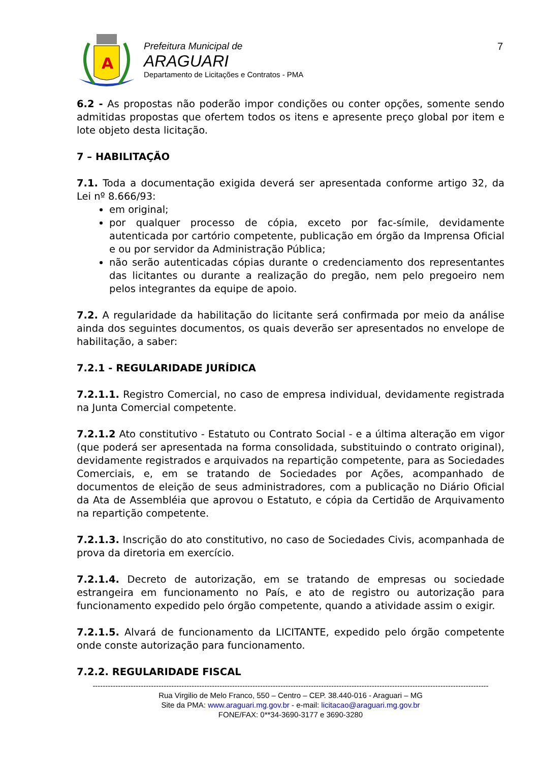A
Prefeitura Municipal de
ARAGUARI
Departamento de Licitações e Contratos - PMA
7
6.2 - As propostas não poderão impor condições ou conter opções, somente sendo admitidas propostas que ofertem todos os itens e apresente preço global por item e lote objeto desta licitação.
7 – HABILITAÇÃO
7.1. Toda a documentação exigida deverá ser apresentada conforme artigo 32, da Lei nº 8.666/93:
em original;
por qualquer processo de cópia, exceto por fac-símile, devidamente autenticada por cartório competente, publicação em órgão da Imprensa Oficial e ou por servidor da Administração Pública;
não serão autenticadas cópias durante o credenciamento dos representantes das licitantes ou durante a realização do pregão, nem pelo pregoeiro nem pelos integrantes da equipe de apoio.
7.2. A regularidade da habilitação do licitante será confirmada por meio da análise ainda dos seguintes documentos, os quais deverão ser apresentados no envelope de habilitação, a saber:
7.2.1 - REGULARIDADE JURÍDICA
7.2.1.1. Registro Comercial, no caso de empresa individual, devidamente registrada na Junta Comercial competente.
7.2.1.2 Ato constitutivo - Estatuto ou Contrato Social - e a última alteração em vigor (que poderá ser apresentada na forma consolidada, substituindo o contrato original), devidamente registrados e arquivados na repartição competente, para as Sociedades Comerciais, e, em se tratando de Sociedades por Ações, acompanhado de documentos de eleição de seus administradores, com a publicação no Diário Oficial da Ata de Assembléia que aprovou o Estatuto, e cópia da Certidão de Arquivamento na repartição competente.
7.2.1.3. Inscrição do ato constitutivo, no caso de Sociedades Civis, acompanhada de prova da diretoria em exercício.
7.2.1.4. Decreto de autorização, em se tratando de empresas ou sociedade estrangeira em funcionamento no País, e ato de registro ou autorização para funcionamento expedido pelo órgão competente, quando a atividade assim o exigir.
7.2.1.5. Alvará de funcionamento da LICITANTE, expedido pelo órgão competente onde conste autorização para funcionamento.
7.2.2. REGULARIDADE FISCAL
------------------------------------------------------------------------------------------------------------------------------------------------------------
Rua Virgilio de Melo Franco, 550 – Centro – CEP. 38.440-016 - Araguari – MG
Site da PMA: www.araguari.mg.gov.br - e-mail: licitacao@araguari.mg.gov.br
FONE/FAX: 0**34-3690-3177 e 3690-3280